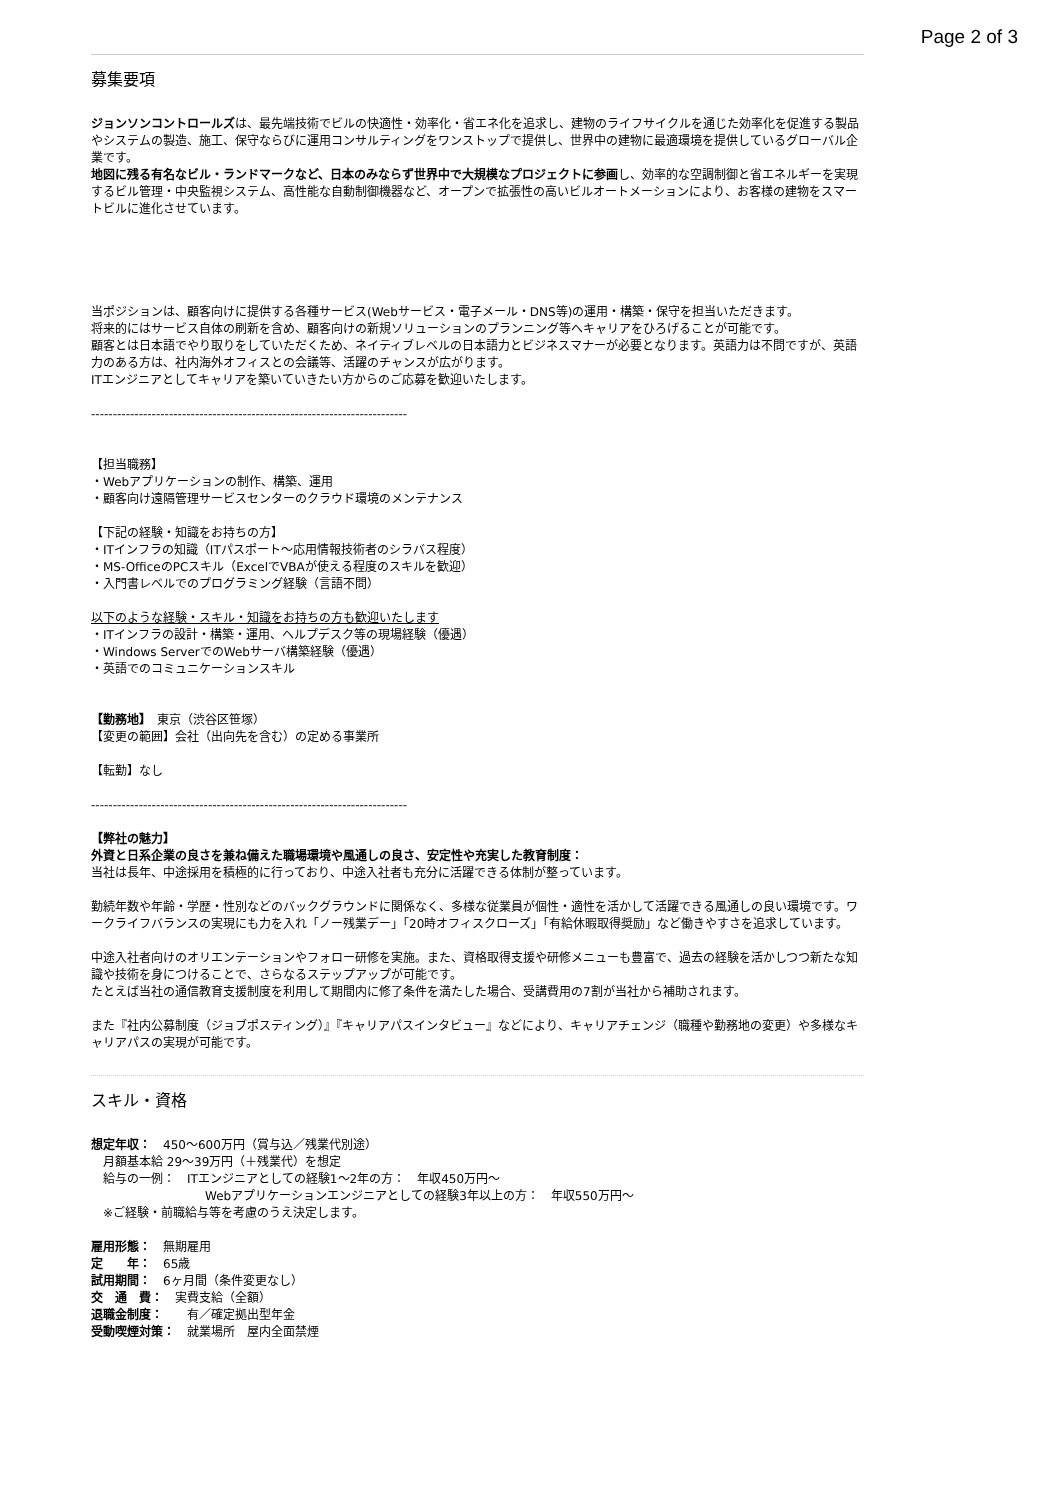Page 2 of 3
募集要項
ジョンソンコントロールズは、最先端技術でビルの快適性・効率化・省エネ化を追求し、建物のライフサイクルを通じた効率化を促進する製品やシステムの製造、施工、保守ならびに運用コンサルティングをワンストップで提供し、世界中の建物に最適環境を提供しているグローバル企業です。
地図に残る有名なビル・ランドマークなど、日本のみならず世界中で大規模なプロジェクトに参画し、効率的な空調制御と省エネルギーを実現するビル管理・中央監視システム、高性能な自動制御機器など、オープンで拡張性の高いビルオートメーションにより、お客様の建物をスマートビルに進化させています。
当ポジションは、顧客向けに提供する各種サービス(Webサービス・電子メール・DNS等)の運用・構築・保守を担当いただきます。
将来的にはサービス自体の刷新を含め、顧客向けの新規ソリューションのプランニング等へキャリアをひろげることが可能です。
顧客とは日本語でやり取りをしていただくため、ネイティブレベルの日本語力とビジネスマナーが必要となります。英語力は不問ですが、英語力のある方は、社内海外オフィスとの会議等、活躍のチャンスが広がります。
ITエンジニアとしてキャリアを築いていきたい方からのご応募を歓迎いたします。
-------------------------------------------------------------------------
【担当職務】
・Webアプリケーションの制作、構築、運用
・顧客向け遠隔管理サービスセンターのクラウド環境のメンテナンス
【下記の経験・知識をお持ちの方】
・ITインフラの知識（ITパスポート～応用情報技術者のシラバス程度）
・MS-OfficeのPCスキル（ExcelでVBAが使える程度のスキルを歓迎）
・入門書レベルでのプログラミング経験（言語不問）
以下のような経験・スキル・知識をお持ちの方も歓迎いたします
・ITインフラの設計・構築・運用、ヘルプデスク等の現場経験（優遇）
・Windows ServerでのWebサーバ構築経験（優遇）
・英語でのコミュニケーションスキル
【勤務地】　東京（渋谷区笹塚）
【変更の範囲】会社（出向先を含む）の定める事業所
【転勤】なし
-------------------------------------------------------------------------
【弊社の魅力】
外資と日系企業の良さを兼ね備えた職場環境や風通しの良さ、安定性や充実した教育制度：
当社は長年、中途採用を積極的に行っており、中途入社者も充分に活躍できる体制が整っています。
勤続年数や年齢・学歴・性別などのバックグラウンドに関係なく、多様な従業員が個性・適性を活かして活躍できる風通しの良い環境です。ワークライフバランスの実現にも力を入れ「ノー残業デー」「20時オフィスクローズ」「有給休暇取得奨励」など働きやすさを追求しています。
中途入社者向けのオリエンテーションやフォロー研修を実施。また、資格取得支援や研修メニューも豊富で、過去の経験を活かしつつ新たな知識や技術を身につけることで、さらなるステップアップが可能です。
たとえば当社の通信教育支援制度を利用して期間内に修了条件を満たした場合、受講費用の7割が当社から補助されます。
また『社内公募制度（ジョブポスティング）』『キャリアパスインタビュー』などにより、キャリアチェンジ（職種や勤務地の変更）や多様なキャリアパスの実現が可能です。
スキル・資格
想定年収：　450～600万円（賞与込／残業代別途）
　月額基本給 29～39万円（＋残業代）を想定
　給与の一例：　ITエンジニアとしての経験1～2年の方：　年収450万円～
Webアプリケーションエンジニアとしての経験3年以上の方：　年収550万円～
　※ご経験・前職給与等を考慮のうえ決定します。
雇用形態：　無期雇用
定　　年：　65歳
試用期間：　6ヶ月間（条件変更なし）
交　通　費：　実費支給（全額）
退職金制度：　　有／確定拠出型年金
受動喫煙対策：　就業場所　屋内全面禁煙